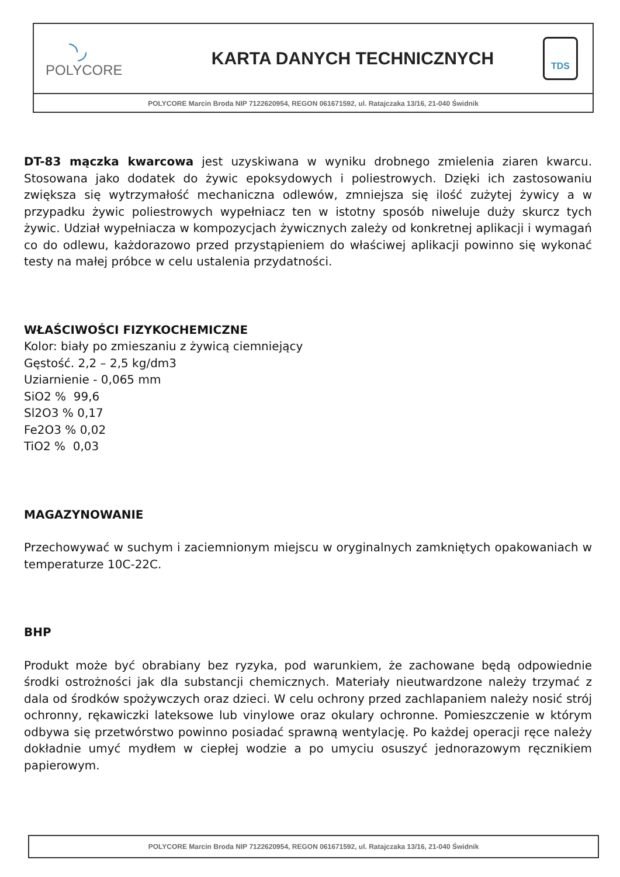◝◞
POLYCORE
KARTA DANYCH TECHNICZNYCH
TDS
POLYCORE Marcin Broda NIP 7122620954, REGON 061671592, ul. Ratajczaka 13/16, 21-040 Świdnik
DT-83 mączka kwarcowa jest uzyskiwana w wyniku drobnego zmielenia ziaren kwarcu. Stosowana jako dodatek do żywic epoksydowych i poliestrowych. Dzięki ich zastosowaniu zwiększa się wytrzymałość mechaniczna odlewów, zmniejsza się ilość zużytej żywicy a w przypadku żywic poliestrowych wypełniacz ten w istotny sposób niweluje duży skurcz tych żywic. Udział wypełniacza w kompozycjach żywicznych zależy od konkretnej aplikacji i wymagań co do odlewu, każdorazowo przed przystąpieniem do właściwej aplikacji powinno się wykonać testy na małej próbce w celu ustalenia przydatności.
WŁAŚCIWOŚCI FIZYKOCHEMICZNE
Kolor: biały po zmieszaniu z żywicą ciemniejący
Gęstość. 2,2 – 2,5 kg/dm3
Uziarnienie - 0,065 mm
SiO2 % 99,6
Sl2O3 % 0,17
Fe2O3 % 0,02
TiO2 % 0,03
MAGAZYNOWANIE
Przechowywać w suchym i zaciemnionym miejscu w oryginalnych zamkniętych opakowaniach w temperaturze 10C-22C.
BHP
Produkt może być obrabiany bez ryzyka, pod warunkiem, że zachowane będą odpowiednie środki ostrożności jak dla substancji chemicznych. Materiały nieutwardzone należy trzymać z dala od środków spożywczych oraz dzieci. W celu ochrony przed zachlapaniem należy nosić strój ochronny, rękawiczki lateksowe lub vinylowe oraz okulary ochronne. Pomieszczenie w którym odbywa się przetwórstwo powinno posiadać sprawną wentylację. Po każdej operacji ręce należy dokładnie umyć mydłem w ciepłej wodzie a po umyciu osuszyć jednorazowym ręcznikiem papierowym.
POLYCORE Marcin Broda NIP 7122620954, REGON 061671592, ul. Ratajczaka 13/16, 21-040 Świdnik